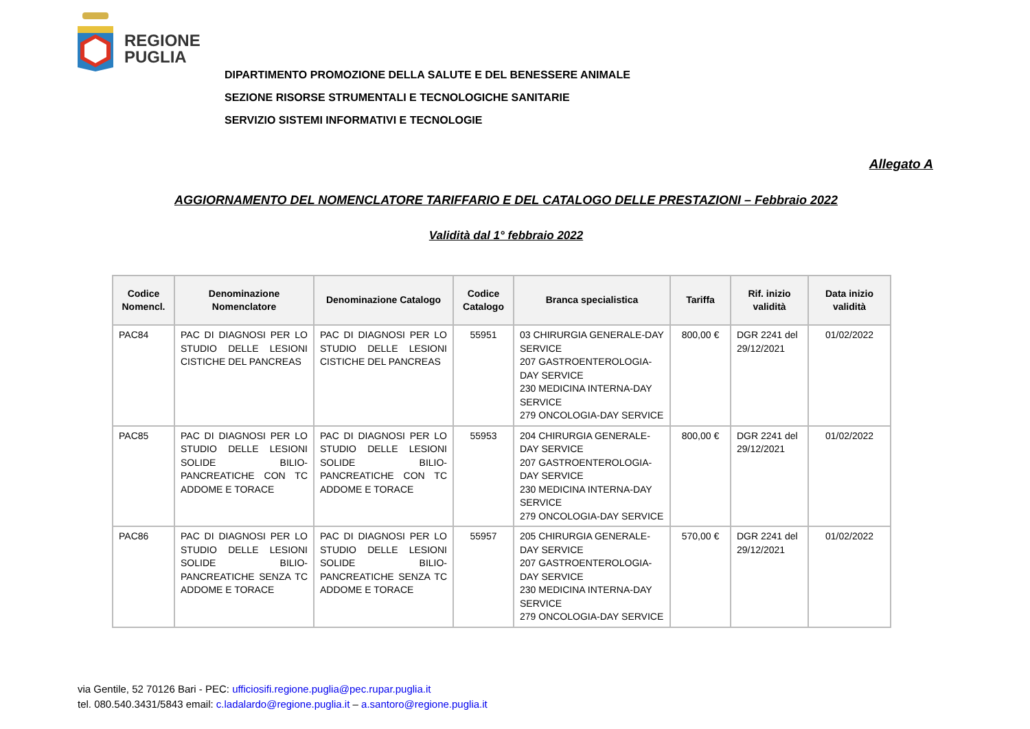REGIONE
PUGLIA
DIPARTIMENTO PROMOZIONE DELLA SALUTE E DEL BENESSERE ANIMALE
SEZIONE RISORSE STRUMENTALI E TECNOLOGICHE SANITARIE
SERVIZIO SISTEMI INFORMATIVI E TECNOLOGIE
Allegato A
AGGIORNAMENTO DEL NOMENCLATORE TARIFFARIO E DEL CATALOGO DELLE PRESTAZIONI – Febbraio 2022
Validità dal 1° febbraio 2022
| Codice Nomencl. | Denominazione Nomenclatore | Denominazione Catalogo | Codice Catalogo | Branca specialistica | Tariffa | Rif. inizio validità | Data inizio validità |
| --- | --- | --- | --- | --- | --- | --- | --- |
| PAC84 | PAC DI DIAGNOSI PER LO STUDIO DELLE LESIONI CISTICHE DEL PANCREAS | PAC DI DIAGNOSI PER LO STUDIO DELLE LESIONI CISTICHE DEL PANCREAS | 55951 | 03 CHIRURGIA GENERALE-DAY SERVICE 207 GASTROENTEROLOGIA-DAY SERVICE 230 MEDICINA INTERNA-DAY SERVICE 279 ONCOLOGIA-DAY SERVICE | 800,00 € | DGR 2241 del 29/12/2021 | 01/02/2022 |
| PAC85 | PAC DI DIAGNOSI PER LO STUDIO DELLE LESIONI SOLIDE BILIO-PANCREATICHE CON TC ADDOME E TORACE | PAC DI DIAGNOSI PER LO STUDIO DELLE LESIONI SOLIDE BILIO-PANCREATICHE CON TC ADDOME E TORACE | 55953 | 204 CHIRURGIA GENERALE-DAY SERVICE 207 GASTROENTEROLOGIA-DAY SERVICE 230 MEDICINA INTERNA-DAY SERVICE 279 ONCOLOGIA-DAY SERVICE | 800,00 € | DGR 2241 del 29/12/2021 | 01/02/2022 |
| PAC86 | PAC DI DIAGNOSI PER LO STUDIO DELLE LESIONI SOLIDE BILIO-PANCREATICHE SENZA TC ADDOME E TORACE | PAC DI DIAGNOSI PER LO STUDIO DELLE LESIONI SOLIDE BILIO-PANCREATICHE SENZA TC ADDOME E TORACE | 55957 | 205 CHIRURGIA GENERALE-DAY SERVICE 207 GASTROENTEROLOGIA-DAY SERVICE 230 MEDICINA INTERNA-DAY SERVICE 279 ONCOLOGIA-DAY SERVICE | 570,00 € | DGR 2241 del 29/12/2021 | 01/02/2022 |
via Gentile, 52 70126 Bari - PEC: ufficiosifi.regione.puglia@pec.rupar.puglia.it
tel. 080.540.3431/5843 email: c.ladalardo@regione.puglia.it – a.santoro@regione.puglia.it